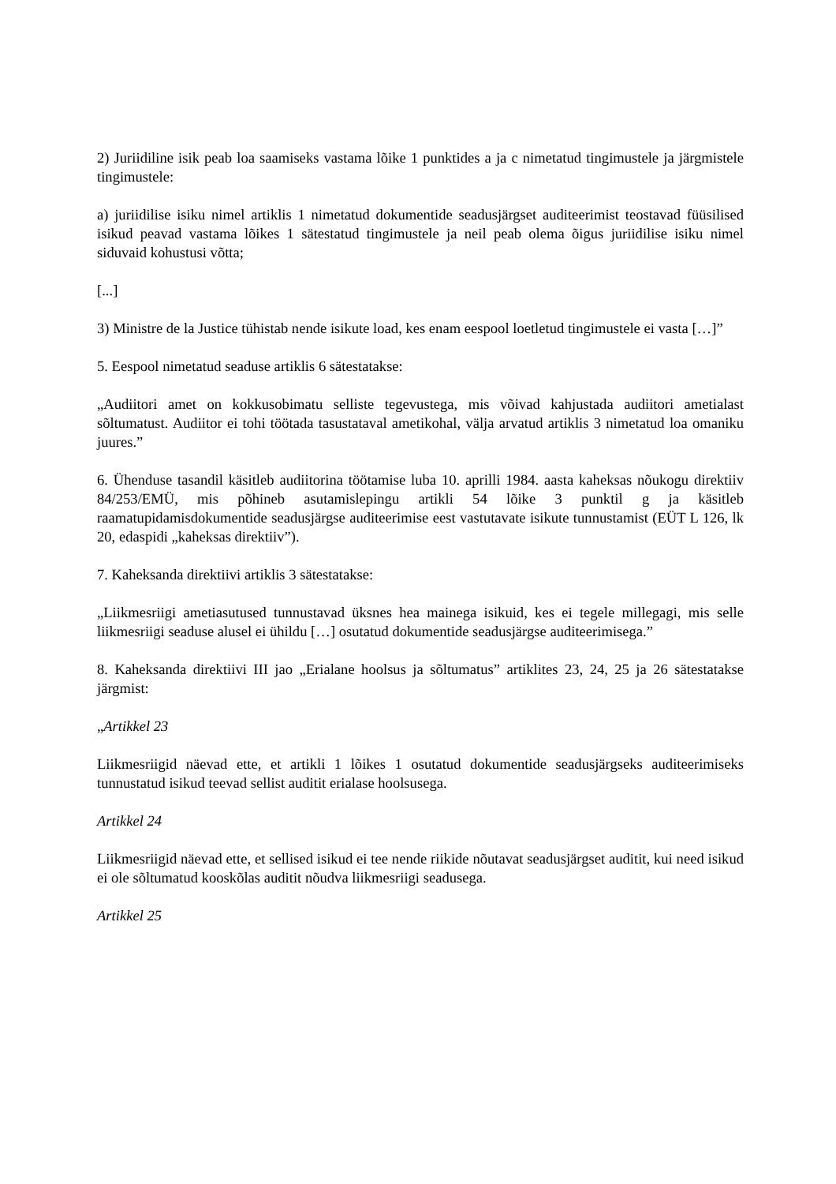2) Juriidiline isik peab loa saamiseks vastama lõike 1 punktides a ja c nimetatud tingimustele ja järgmistele tingimustele:
a) juriidilise isiku nimel artiklis 1 nimetatud dokumentide seadusjärgset auditeerimist teostavad füüsilised isikud peavad vastama lõikes 1 sätestatud tingimustele ja neil peab olema õigus juriidilise isiku nimel siduvaid kohustusi võtta;
[...]
3) Ministre de la Justice tühistab nende isikute load, kes enam eespool loetletud tingimustele ei vasta […]”
5. Eespool nimetatud seaduse artiklis 6 sätestatakse:
„Audiitori amet on kokkusobimatu selliste tegevustega, mis võivad kahjustada audiitori ametialast sõltumatust. Audiitor ei tohi töötada tasustataval ametikohal, välja arvatud artiklis 3 nimetatud loa omaniku juures.”
6. Ühenduse tasandil käsitleb audiitorina töötamise luba 10. aprilli 1984. aasta kaheksas nõukogu direktiiv 84/253/EMÜ, mis põhineb asutamislepingu artikli 54 lõike 3 punktil g ja käsitleb raamatupidamisdokumentide seadusjärgse auditeerimise eest vastutavate isikute tunnustamist (EÜT L 126, lk 20, edaspidi „kaheksas direktiiv”).
7. Kaheksanda direktiivi artiklis 3 sätestatakse:
„Liikmesriigi ametiasutused tunnustavad üksnes hea mainega isikuid, kes ei tegele millegagi, mis selle liikmesriigi seaduse alusel ei ühildu […] osutatud dokumentide seadusjärgse auditeerimisega.”
8. Kaheksanda direktiivi III jao „Erialane hoolsus ja sõltumatus” artiklites 23, 24, 25 ja 26 sätestatakse järgmist:
„Artikkel 23
Liikmesriigid näevad ette, et artikli 1 lõikes 1 osutatud dokumentide seadusjärgseks auditeerimiseks tunnustatud isikud teevad sellist auditit erialase hoolsusega.
Artikkel 24
Liikmesriigid näevad ette, et sellised isikud ei tee nende riikide nõutavat seadusjärgset auditit, kui need isikud ei ole sõltumatud kooskõlas auditit nõudva liikmesriigi seadusega.
Artikkel 25